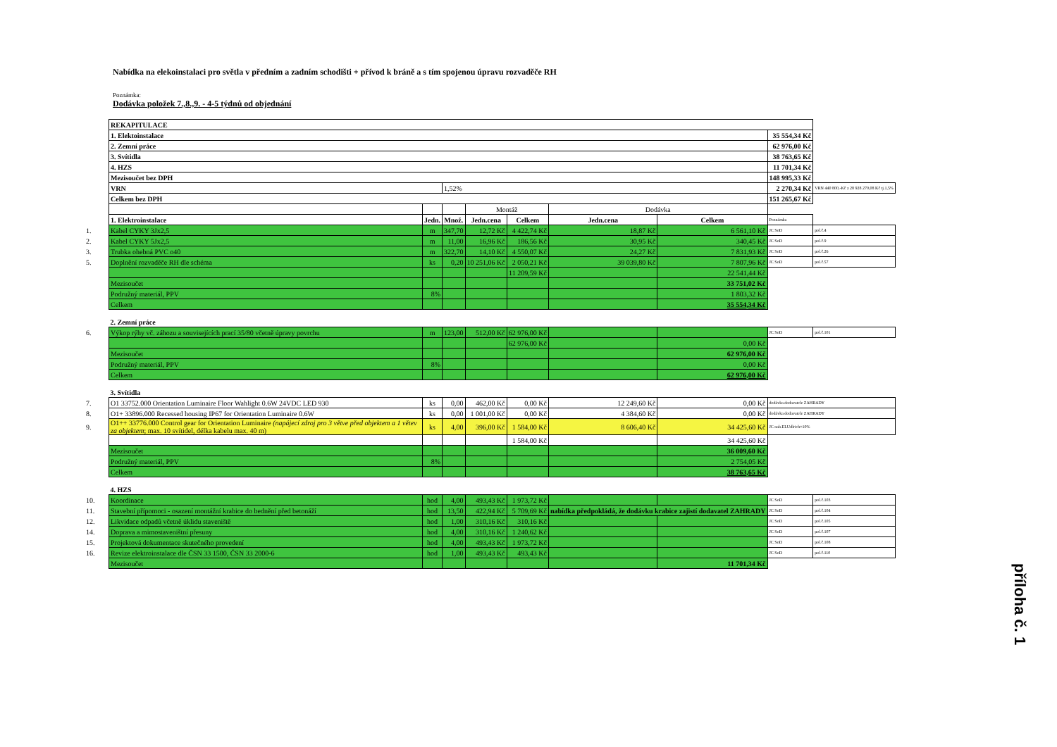Nabídka na elekoinstalaci pro světla v předním a zadním schodišti + přívod k bráně a s tím spojenou úpravu rozvaděče RH
Poznámka:
Dodávka položek 7.,8.,9. - 4-5 týdnů od objednání
| | REKAPITULACE | | | | | | | | |
| | 1. Elektoinstalace | | | | | | | 35 554,34 Kč | |
| | 2. Zemní práce | | | | | | | 62 976,00 Kč | |
| | 3. Svítidla | | | | | | | 38 763,65 Kč | |
| | 4. HZS | | | | | | | 11 701,34 Kč | |
| | Mezisoučet bez DPH | | | | | | | 148 995,33 Kč | |
| | VRN | | 1,52% | | | | | 2 270,34 Kč | VRN 440 800,-Kč z 28 928 270,08 Kč tj.1,5% |
| | Celkem bez DPH | | | | | | | 151 265,67 Kč | |
| | | | | Montáž | | Dodávka | | | |
| | 1. Elektroinstalace | Jedn. | Množ. | Jedn.cena | Celkem | Jedn.cena | Celkem | Poznámka | |
| 1. | Kabel CYKY 3Jx2,5 | m | 347,70 | 12,72 Kč | 4 422,74 Kč | 18,87 Kč | 6 561,10 Kč | JC SoD | pol.č.4 |
| 2. | Kabel CYKY 5Jx2,5 | m | 11,00 | 16,96 Kč | 186,56 Kč | 30,95 Kč | 340,45 Kč | JC SoD | pol.č.9 |
| 3. | Trubka ohebná PVC o40 | m | 322,70 | 14,10 Kč | 4 550,07 Kč | 24,27 Kč | 7 831,93 Kč | JC SoD | pol.č.26 |
| 5. | Doplnění rozvaděče RH dle schéma | ks | 0,20 | 10 251,06 Kč | 2 050,21 Kč | 39 039,80 Kč | 7 807,96 Kč | JC SoD | pol.č.57 |
| | | | | | 11 209,59 Kč | | 22 541,44 Kč | | |
| | Mezisoučet | | | | | | 33 751,02 Kč | | |
| | Podružný materiál, PPV | 8% | | | | | 1 803,32 Kč | | |
| | Celkem | | | | | | 35 554,34 Kč | | |
| | 2. Zemní práce | | | | | | | | |
| 6. | Výkop rýhy vč. záhozu a souvisejících prací 35/80 včetně úpravy povrchu | m | 123,00 | 512,00 Kč | 62 976,00 Kč | | | JC SoD | pol.č.101 |
| | | | | | 62 976,00 Kč | | 0,00 Kč | | |
| | Mezisoučet | | | | | | 62 976,00 Kč | | |
| | Podružný materiál, PPV | 8% | | | | | 0,00 Kč | | |
| | Celkem | | | | | | 62 976,00 Kč | | |
| | 3. Svítidla | | | | | | | | |
| 7. | O1 33752.000 Orientation Luminaire Floor Wahlight 0.6W 24VDC LED 930 | ks | 0,00 | 462,00 Kč | 0,00 Kč | 12 249,60 Kč | 0,00 Kč | dodávka dodavatele ZAHRADY | |
| 8. | O1+ 33896.000 Recessed housing IP67 for Orientation Luminaire 0.6W | ks | 0,00 | 1 001,00 Kč | 0,00 Kč | 4 384,60 Kč | 0,00 Kč | dodávka dodavatele ZAHRADY | |
| 9. | O1++ 33776.000 Control gear for Orientation Luminaire (napájecí zdroj pro 3 větve před objektem a 1 větev za objektem ; max. 10 svítidel, délka kabelu max. 40 m) | ks | 4,00 | 396,00 Kč | 1 584,00 Kč | 8 606,40 Kč | 34 425,60 Kč | JC nab.ELUdlrich+10% | |
| | | | | | 1 584,00 Kč | | 34 425,60 Kč | | |
| | Mezisoučet | | | | | | 36 009,60 Kč | | |
| | Podružný materiál, PPV | 8% | | | | | 2 754,05 Kč | | |
| | Celkem | | | | | | 38 763,65 Kč | | |
| | 4. HZS | | | | | | | | |
| 10. | Koordinace | hod | 4,00 | 493,43 Kč | 1 973,72 Kč | | | JC SoD | pol.č.103 |
| 11. | Stavební přípomoci - osazení montážní krabice do bednění před betonáží | hod | 13,50 | 422,94 Kč | 5 709,69 Kč | nabídka předpokládá, že dodávku krabice zajistí dodavatel ZAHRADY | | JC SoD | pol.č.104 |
| 12. | Likvidace odpadů včetně úklidu staveniště | hod | 1,00 | 310,16 Kč | 310,16 Kč | | | JC SoD | pol.č.105 |
| 14. | Doprava a mimostaveništní přesuny | hod | 4,00 | 310,16 Kč | 1 240,62 Kč | | | JC SoD | pol.č.107 |
| 15. | Projektová dokumentace skutečného provedení | hod | 4,00 | 493,43 Kč | 1 973,72 Kč | | | JC SoD | pol.č.108 |
| 16. | Revize elektroinstalace dle ČSN 33 1500, ČSN 33 2000-6 | hod | 1,00 | 493,43 Kč | 493,43 Kč | | | JC SoD | pol.č.110 |
| | Mezisoučet | | | | | | 11 701,34 Kč | | |
příloha č. 1